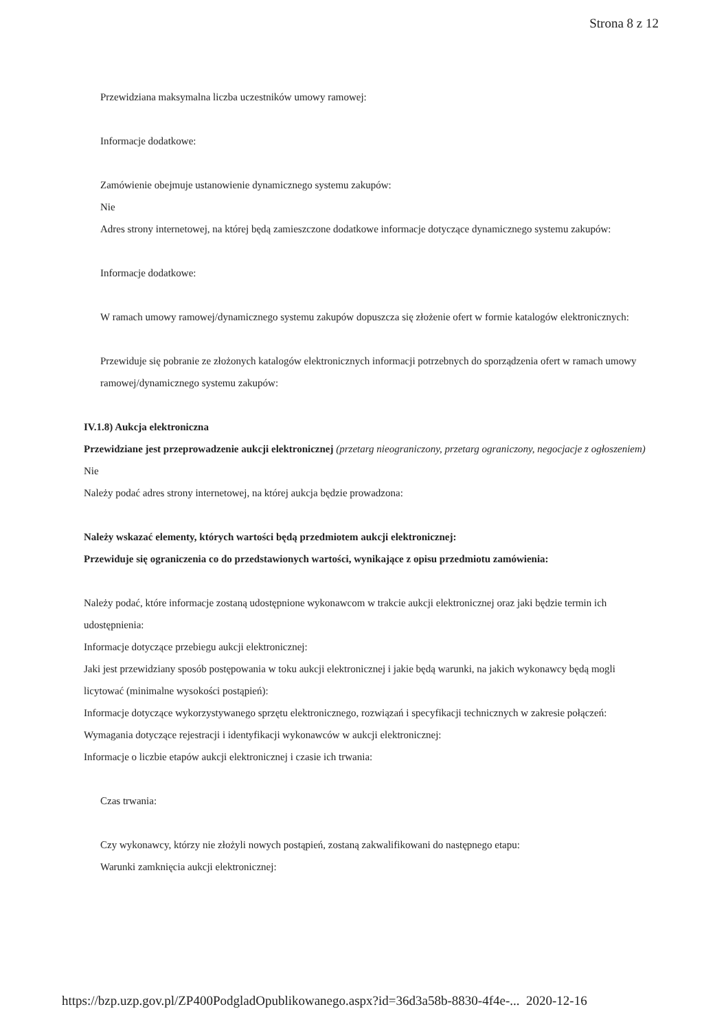Strona 8 z 12
Przewidziana maksymalna liczba uczestników umowy ramowej:
Informacje dodatkowe:
Zamówienie obejmuje ustanowienie dynamicznego systemu zakupów:
Nie
Adres strony internetowej, na której będą zamieszczone dodatkowe informacje dotyczące dynamicznego systemu zakupów:
Informacje dodatkowe:
W ramach umowy ramowej/dynamicznego systemu zakupów dopuszcza się złożenie ofert w formie katalogów elektronicznych:
Przewiduje się pobranie ze złożonych katalogów elektronicznych informacji potrzebnych do sporządzenia ofert w ramach umowy ramowej/dynamicznego systemu zakupów:
IV.1.8) Aukcja elektroniczna
Przewidziane jest przeprowadzenie aukcji elektronicznej (przetarg nieograniczony, przetarg ograniczony, negocjacje z ogłoszeniem) Nie
Należy podać adres strony internetowej, na której aukcja będzie prowadzona:
Należy wskazać elementy, których wartości będą przedmiotem aukcji elektronicznej:
Przewiduje się ograniczenia co do przedstawionych wartości, wynikające z opisu przedmiotu zamówienia:
Należy podać, które informacje zostaną udostępnione wykonawcom w trakcie aukcji elektronicznej oraz jaki będzie termin ich udostępnienia:
Informacje dotyczące przebiegu aukcji elektronicznej:
Jaki jest przewidziany sposób postępowania w toku aukcji elektronicznej i jakie będą warunki, na jakich wykonawcy będą mogli licytować (minimalne wysokości postąpień):
Informacje dotyczące wykorzystywanego sprzętu elektronicznego, rozwiązań i specyfikacji technicznych w zakresie połączeń:
Wymagania dotyczące rejestracji i identyfikacji wykonawców w aukcji elektronicznej:
Informacje o liczbie etapów aukcji elektronicznej i czasie ich trwania:
Czas trwania:
Czy wykonawcy, którzy nie złożyli nowych postąpień, zostaną zakwalifikowani do następnego etapu:
Warunki zamknięcia aukcji elektronicznej:
https://bzp.uzp.gov.pl/ZP400PodgladOpublikowanego.aspx?id=36d3a58b-8830-4f4e-... 2020-12-16